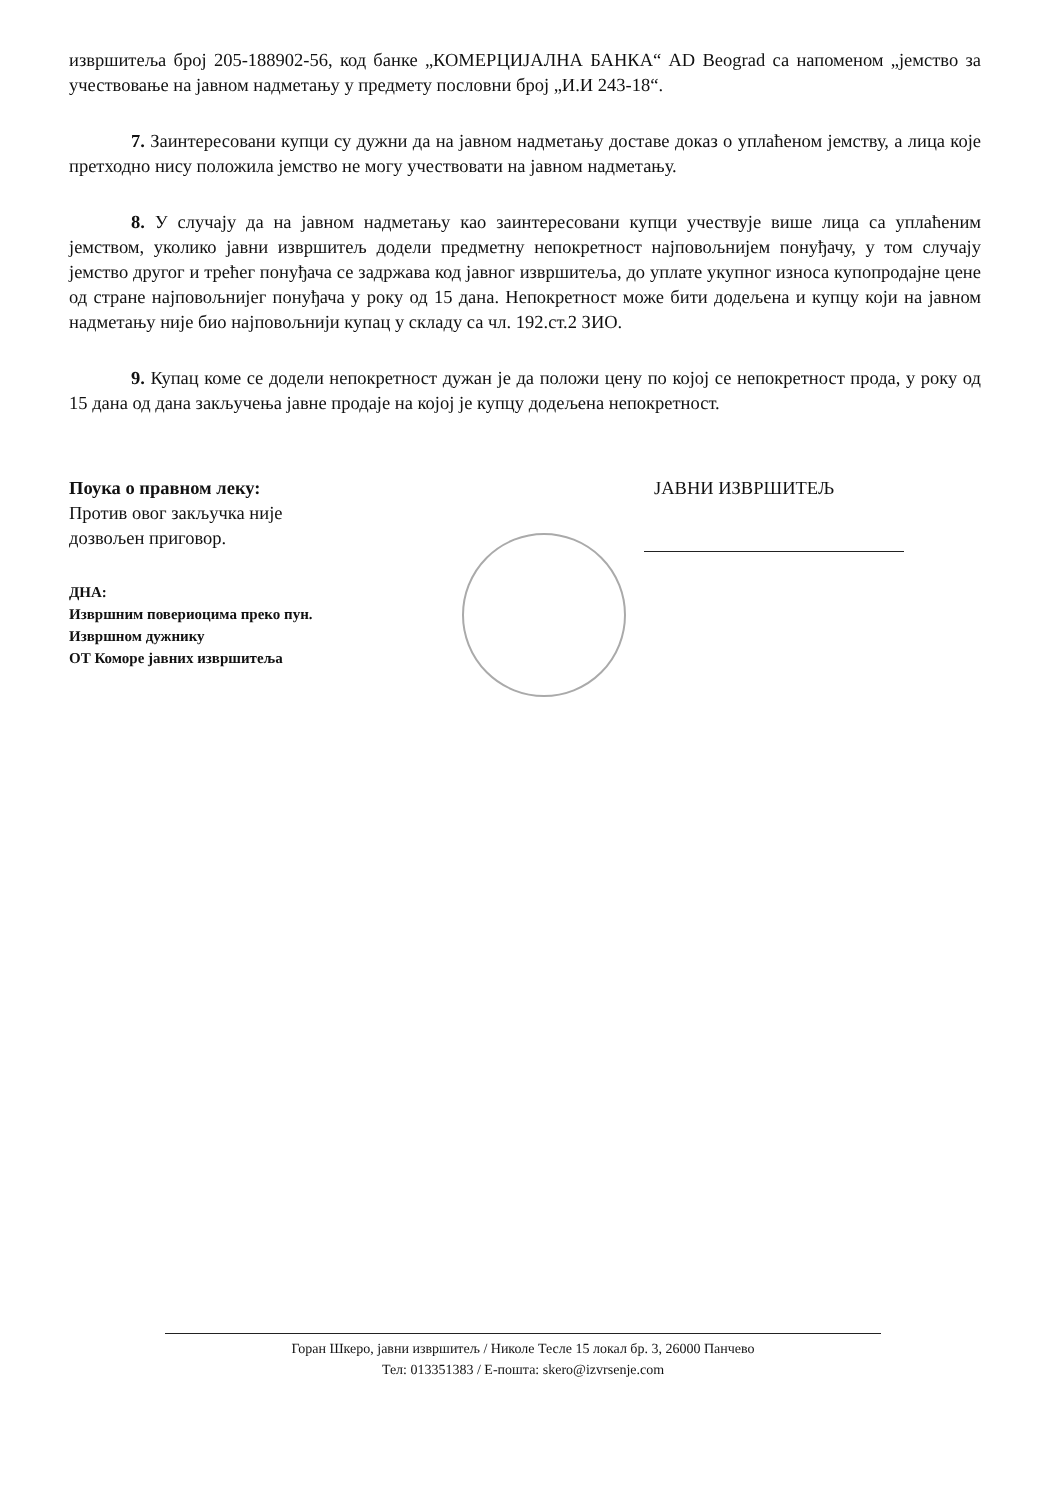извршитеља број 205-188902-56, код банке „КОМЕРЦИЈАЛНА БАНКА“ AD Beograd са напоменом „јемство за учествовање на јавном надметању у предмету пословни број „И.И 243-18“.
7. Заинтересовани купци су дужни да на јавном надметању доставе доказ о уплаћеном јемству, а лица које претходно нису положила јемство не могу учествовати на јавном надметању.
8. У случају да на јавном надметању као заинтересовани купци учествује више лица са уплаћеним јемством, уколико јавни извршитељ додели предметну непокретност најповољнијем понуђачу, у том случају јемство другог и трећег понуђача се задржава код јавног извршитеља, до уплате укупног износа купопродајне цене од стране најповољнијег понуђача у року од 15 дана. Непокретност може бити додељена и купцу који на јавном надметању није био најповољнији купац у складу са чл. 192.ст.2 ЗИО.
9. Купац коме се додели непокретност дужан је да положи цену по којој се непокретност прода, у року од 15 дана од дана закључења јавне продаје на којој је купцу додељена непокретност.
Поука о правном леку:
Против овог закључка није
дозвољен приговор.
ДНА:
Извршним повериоцима преко пун.
Извршном дужнику
ОТ Коморе јавних извршитеља
ЈАВНИ ИЗВРШИТЕЉ
Горан Шкеро, јавни извршитељ / Николе Тесле 15 локал бр. 3, 26000 Панчево
Тел: 013351383 / Е-пошта: skero@izvrsenje.com